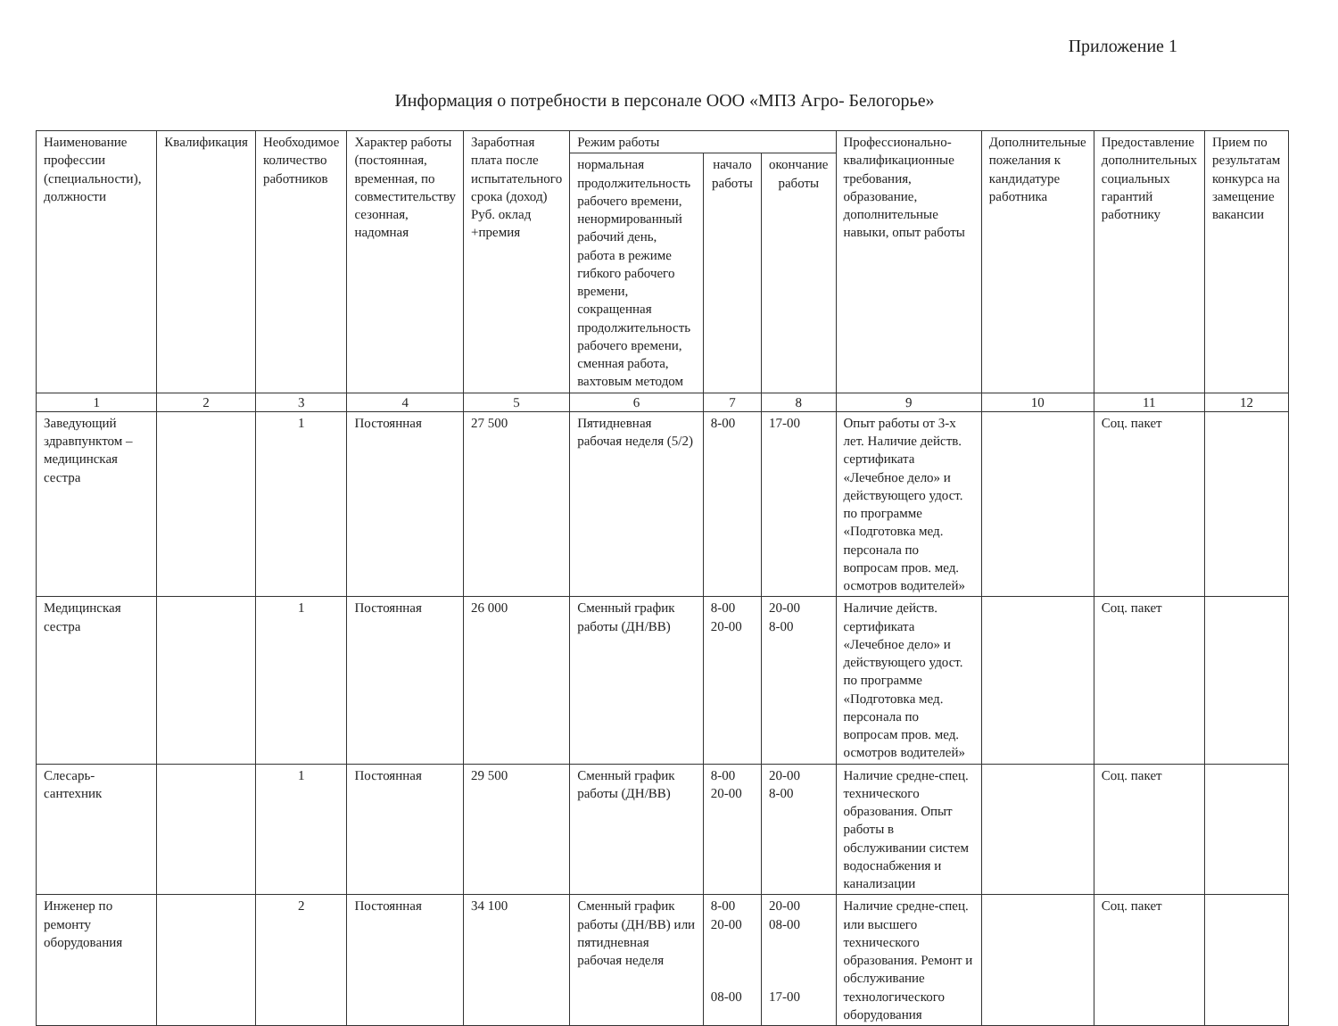Приложение 1
Информация о потребности в персонале ООО «МПЗ Агро- Белогорье»
| Наименование профессии (специальности), должности | Квалификация | Необходимое количество работников | Характер работы (постоянная, временная, по совместительству сезонная, надомная | Заработная плата после испытательного срока (доход) Руб. оклад +премия | Режим работы | | | Профессионально-квалификационные требования, образование, дополнительные навыки, опыт работы | Дополнительные пожелания к кандидатуре работника | Предоставление дополнительных социальных гарантий работнику | Прием по результатам конкурса на замещение вакансии |
| --- | --- | --- | --- | --- | --- | --- | --- | --- | --- | --- | --- |
| | | | | | нормальная продолжительность рабочего времени, ненормированный рабочий день, работа в режиме гибкого рабочего времени, сокращенная продолжительность рабочего времени, сменная работа, вахтовым методом | начало работы | окончание работы | | | | |
| 1 | 2 | 3 | 4 | 5 | 6 | 7 | 8 | 9 | 10 | 11 | 12 |
| Заведующий здравпунктом – медицинская сестра | | 1 | Постоянная | 27 500 | Пятидневная рабочая неделя (5/2) | 8-00 | 17-00 | Опыт работы от 3-х лет. Наличие действ. сертификата «Лечебное дело» и действующего удост. по программе «Подготовка мед. персонала по вопросам пров. мед. осмотров водителей» | | Соц. пакет | |
| Медицинская сестра | | 1 | Постоянная | 26 000 | Сменный график работы (ДН/ВВ) | 8-00 20-00 | 20-00 8-00 | Наличие действ. сертификата «Лечебное дело» и действующего удост. по программе «Подготовка мед. персонала по вопросам пров. мед. осмотров водителей» | | Соц. пакет | |
| Слесарь-сантехник | | 1 | Постоянная | 29 500 | Сменный график работы (ДН/ВВ) | 8-00 20-00 | 20-00 8-00 | Наличие средне-спец. технического образования. Опыт работы в обслуживании систем водоснабжения и канализации | | Соц. пакет | |
| Инженер по ремонту оборудования | | 2 | Постоянная | 34 100 | Сменный график работы (ДН/ВВ) или пятидневная рабочая неделя | 8-00 20-00 08-00 | 20-00 08-00 17-00 | Наличие средне-спец. или высшего технического образования. Ремонт и обслуживание технологического оборудования | | Соц. пакет | |